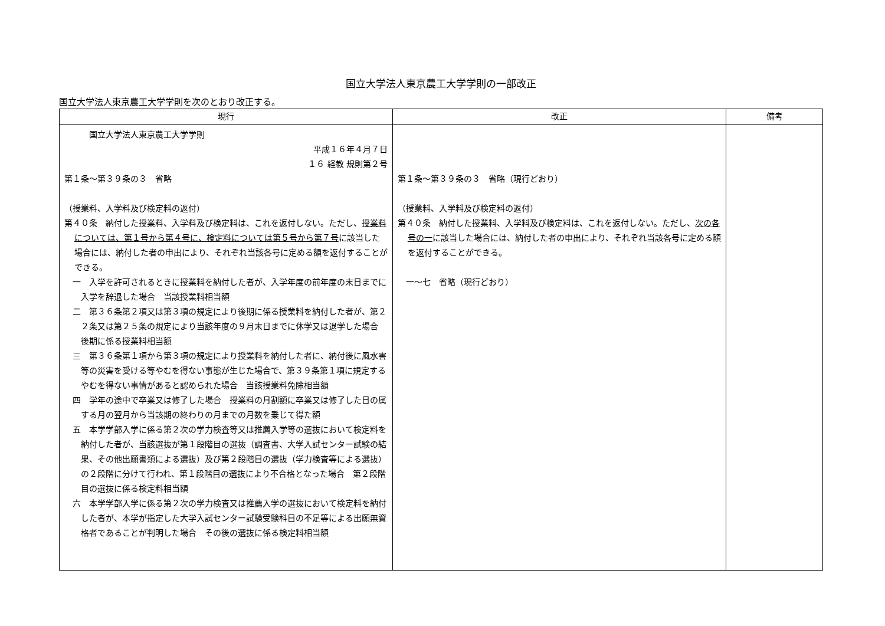国立大学法人東京農工大学学則の一部改正
国立大学法人東京農工大学学則を次のとおり改正する。
| 現行 | 改正 | 備考 |
| --- | --- | --- |
| 国立大学法人東京農工大学学則 平成１６年４月７日 １６ 経教 規則第２号 第１条～第３９条の３ 省略 （授業料、入学料及び検定料の返付） 第４０条 納付した授業料、入学料及び検定料は、これを返付しない。ただし、 授業料については、第１号から第４号に、検定料については第５号から第７号 に該当した場合には、納付した者の申出により、それぞれ当該各号に定める額を返付することができる。 一 入学を許可されるときに授業料を納付した者が、入学年度の前年度の末日までに入学を辞退した場合 当該授業料相当額 二 第３６条第２項又は第３項の規定により後期に係る授業料を納付した者が、第２２条又は第２５条の規定により当該年度の９月末日までに休学又は退学した場合 後期に係る授業料相当額 三 第３６条第１項から第３項の規定により授業料を納付した者に、納付後に風水害等の災害を受ける等やむを得ない事態が生じた場合で、第３９条第１項に規定するやむを得ない事情があると認められた場合 当該授業料免除相当額 四 学年の途中で卒業又は修了した場合 授業料の月割額に卒業又は修了した日の属する月の翌月から当該期の終わりの月までの月数を乗じて得た額 五 本学学部入学に係る第２次の学力検査等又は推薦入学等の選抜において検定料を納付した者が、当該選抜が第１段階目の選抜（調査書、大学入試センター試験の結果、その他出願書類による選抜）及び第２段階目の選抜（学力検査等による選抜）の２段階に分けて行われ、第１段階目の選抜により不合格となった場合 第２段階目の選抜に係る検定料相当額 六 本学学部入学に係る第２次の学力検査又は推薦入学の選抜において検定料を納付した者が、本学が指定した大学入試センター試験受験科目の不足等による出願無資格者であることが判明した場合 その後の選抜に係る検定料相当額 | 第１条～第３９条の３ 省略（現行どおり） （授業料、入学料及び検定料の返付） 第４０条 納付した授業料、入学料及び検定料は、これを返付しない。ただし、 次の各号の一 に該当した場合には、納付した者の申出により、それぞれ当該各号に定める額を返付することができる。 一～七 省略（現行どおり） | |